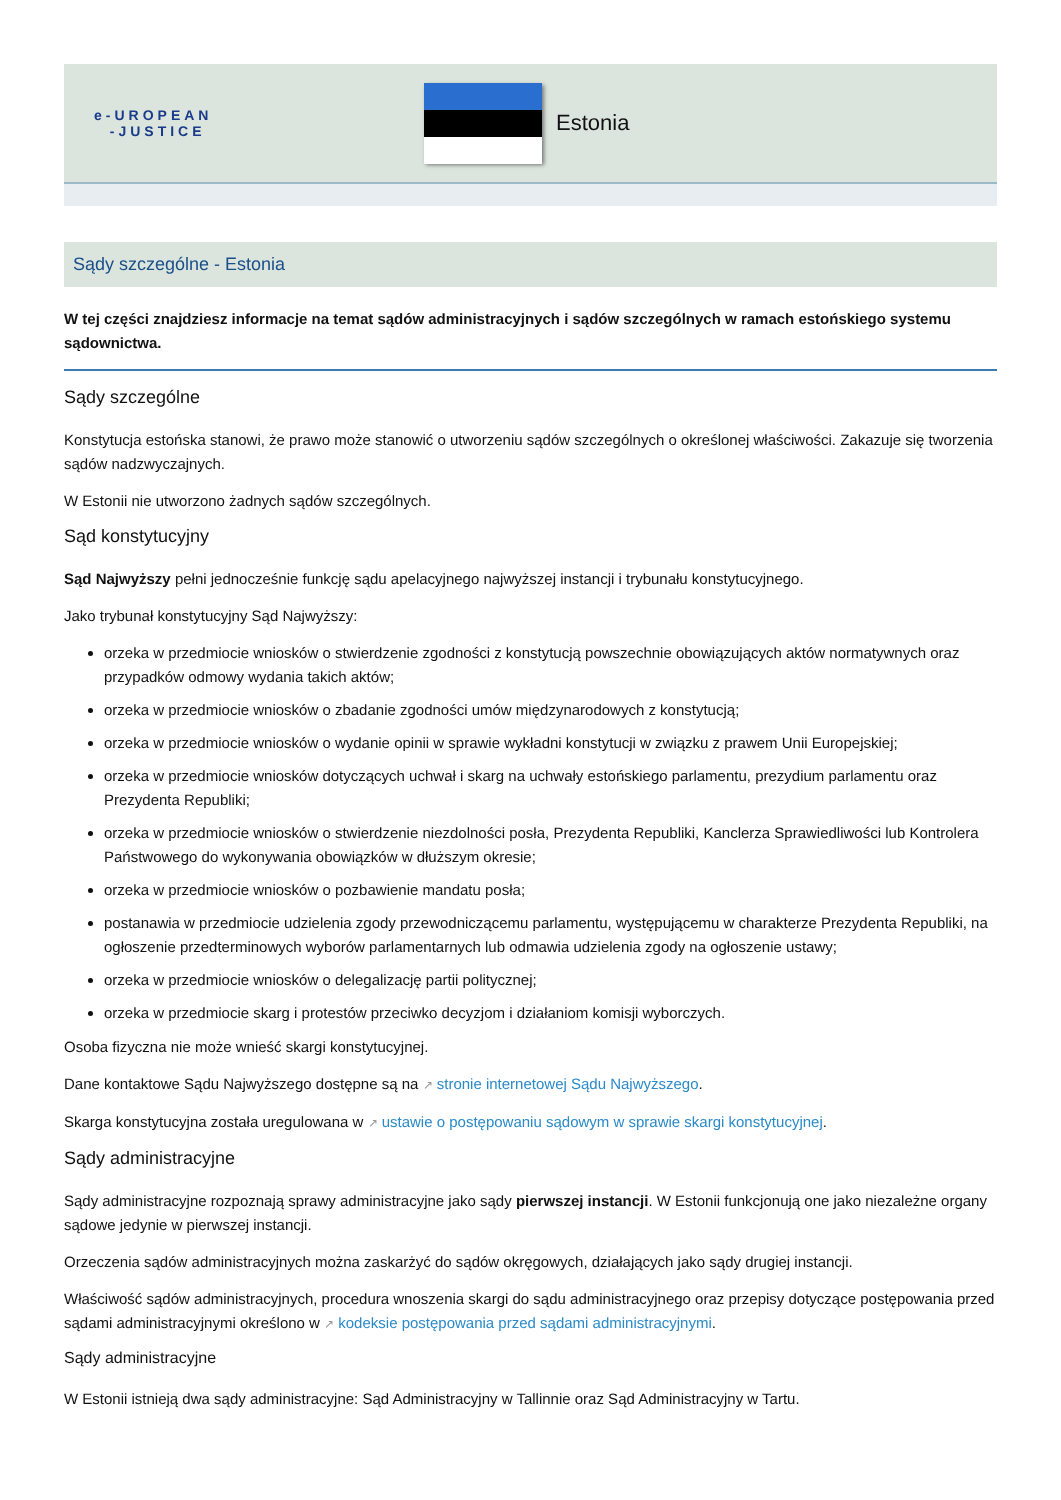e-UROPEAN
-JUSTICE
Estonia
Sądy szczególne - Estonia
W tej części znajdziesz informacje na temat sądów administracyjnych i sądów szczególnych w ramach estońskiego systemu sądownictwa.
Sądy szczególne
Konstytucja estońska stanowi, że prawo może stanowić o utworzeniu sądów szczególnych o określonej właściwości. Zakazuje się tworzenia sądów nadzwyczajnych.
W Estonii nie utworzono żadnych sądów szczególnych.
Sąd konstytucyjny
Sąd Najwyższy pełni jednocześnie funkcję sądu apelacyjnego najwyższej instancji i trybunału konstytucyjnego.
Jako trybunał konstytucyjny Sąd Najwyższy:
orzeka w przedmiocie wniosków o stwierdzenie zgodności z konstytucją powszechnie obowiązujących aktów normatywnych oraz przypadków odmowy wydania takich aktów;
orzeka w przedmiocie wniosków o zbadanie zgodności umów międzynarodowych z konstytucją;
orzeka w przedmiocie wniosków o wydanie opinii w sprawie wykładni konstytucji w związku z prawem Unii Europejskiej;
orzeka w przedmiocie wniosków dotyczących uchwał i skarg na uchwały estońskiego parlamentu, prezydium parlamentu oraz Prezydenta Republiki;
orzeka w przedmiocie wniosków o stwierdzenie niezdolności posła, Prezydenta Republiki, Kanclerza Sprawiedliwości lub Kontrolera Państwowego do wykonywania obowiązków w dłuższym okresie;
orzeka w przedmiocie wniosków o pozbawienie mandatu posła;
postanawia w przedmiocie udzielenia zgody przewodniczącemu parlamentu, występującemu w charakterze Prezydenta Republiki, na ogłoszenie przedterminowych wyborów parlamentarnych lub odmawia udzielenia zgody na ogłoszenie ustawy;
orzeka w przedmiocie wniosków o delegalizację partii politycznej;
orzeka w przedmiocie skarg i protestów przeciwko decyzjom i działaniom komisji wyborczych.
Osoba fizyczna nie może wnieść skargi konstytucyjnej.
Dane kontaktowe Sądu Najwyższego dostępne są na ↗ stronie internetowej Sądu Najwyższego.
Skarga konstytucyjna została uregulowana w ↗ ustawie o postępowaniu sądowym w sprawie skargi konstytucyjnej.
Sądy administracyjne
Sądy administracyjne rozpoznają sprawy administracyjne jako sądy pierwszej instancji. W Estonii funkcjonują one jako niezależne organy sądowe jedynie w pierwszej instancji.
Orzeczenia sądów administracyjnych można zaskarżyć do sądów okręgowych, działających jako sądy drugiej instancji.
Właściwość sądów administracyjnych, procedura wnoszenia skargi do sądu administracyjnego oraz przepisy dotyczące postępowania przed sądami administracyjnymi określono w ↗ kodeksie postępowania przed sądami administracyjnymi.
Sądy administracyjne
W Estonii istnieją dwa sądy administracyjne: Sąd Administracyjny w Tallinnie oraz Sąd Administracyjny w Tartu.